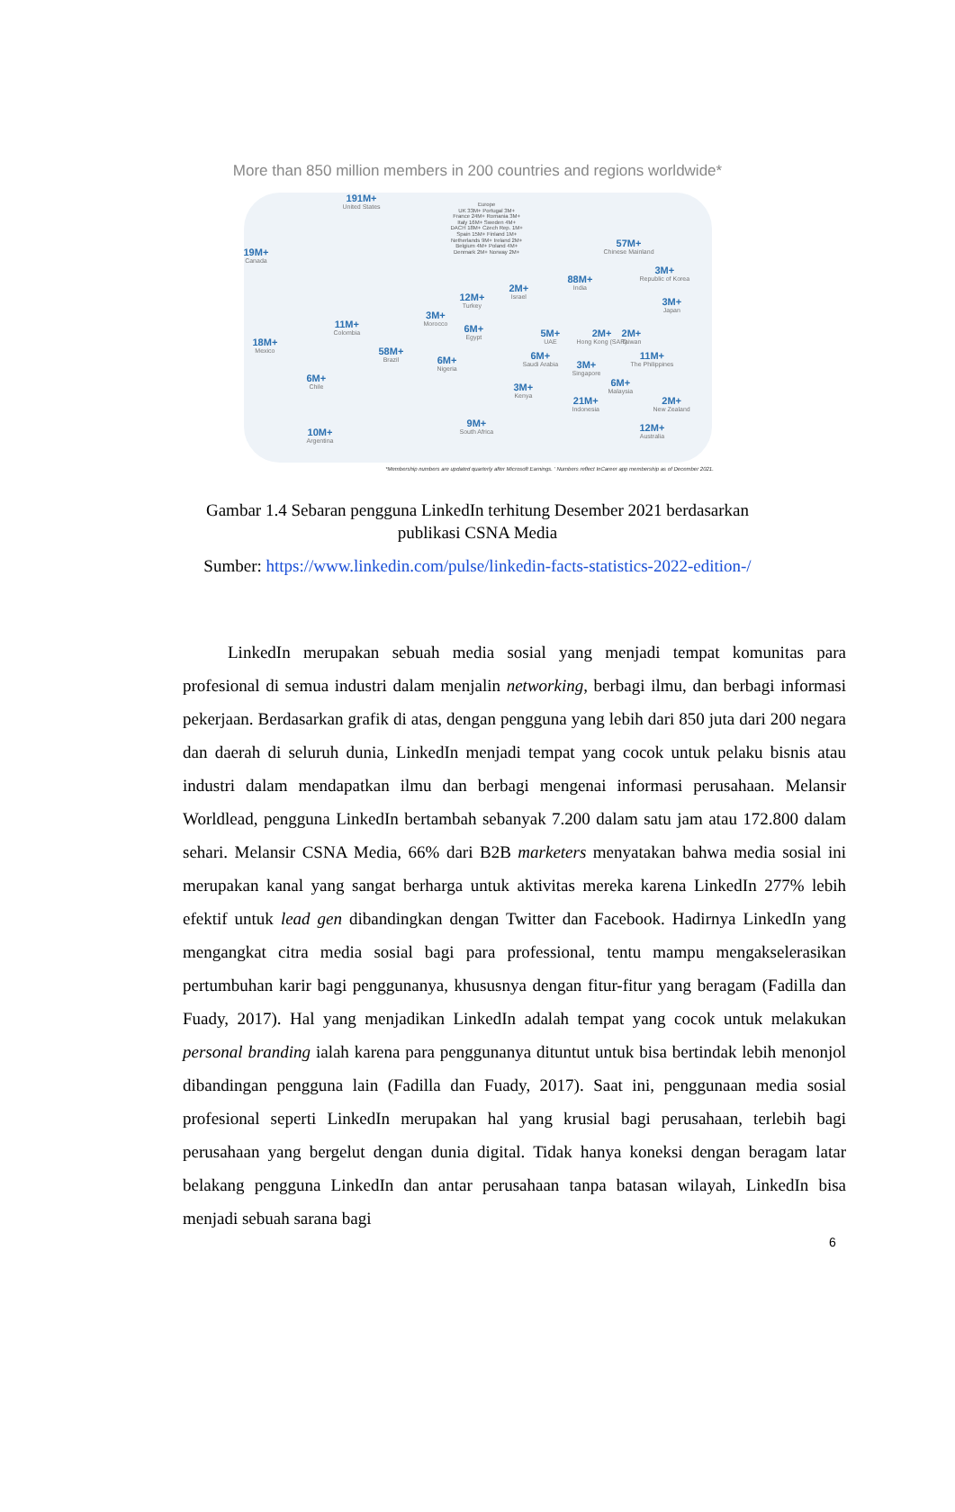More than 850 million members in 200 countries and regions worldwide*
191M+
United States
19M+
Canada
18M+
Mexico
11M+
Colombia
58M+
Brazil
6M+
Chile
10M+
Argentina
Europe
UK 33M+ Portugal 3M+
France 24M+ Romania 3M+
Italy 16M+ Sweden 4M+
DACH 18M+ Czech Rep. 1M+
Spain 15M+ Finland 1M+
Netherlands 9M+ Ireland 2M+
Belgium 4M+ Poland 4M+
Denmark 2M+ Norway 2M+
3M+
Morocco
12M+
Turkey
6M+
Egypt
6M+
Nigeria
9M+
South Africa
2M+
Israel
6M+
Saudi Arabia
3M+
Kenya
5M+
UAE
88M+
India
2M+
Hong Kong (SAR)
3M+
Singapore
21M+
Indonesia
57M+
Chinese Mainland
3M+
Republic of Korea
3M+
Japan
2M+
Taiwan
11M+
The Philippines
6M+
Malaysia
2M+
New Zealand
12M+
Australia
*Membership numbers are updated quarterly after Microsoft Earnings. ' Numbers reflect InCareer app membership as of December 2021.
Gambar 1.4 Sebaran pengguna LinkedIn terhitung Desember 2021 berdasarkan
publikasi CSNA Media
Sumber: https://www.linkedin.com/pulse/linkedin-facts-statistics-2022-edition-/
LinkedIn merupakan sebuah media sosial yang menjadi tempat komunitas para profesional di semua industri dalam menjalin networking, berbagi ilmu, dan berbagi informasi pekerjaan. Berdasarkan grafik di atas, dengan pengguna yang lebih dari 850 juta dari 200 negara dan daerah di seluruh dunia, LinkedIn menjadi tempat yang cocok untuk pelaku bisnis atau industri dalam mendapatkan ilmu dan berbagi mengenai informasi perusahaan. Melansir Worldlead, pengguna LinkedIn bertambah sebanyak 7.200 dalam satu jam atau 172.800 dalam sehari. Melansir CSNA Media, 66% dari B2B marketers menyatakan bahwa media sosial ini merupakan kanal yang sangat berharga untuk aktivitas mereka karena LinkedIn 277% lebih efektif untuk lead gen dibandingkan dengan Twitter dan Facebook. Hadirnya LinkedIn yang mengangkat citra media sosial bagi para professional, tentu mampu mengakselerasikan pertumbuhan karir bagi penggunanya, khususnya dengan fitur-fitur yang beragam (Fadilla dan Fuady, 2017). Hal yang menjadikan LinkedIn adalah tempat yang cocok untuk melakukan personal branding ialah karena para penggunanya dituntut untuk bisa bertindak lebih menonjol dibandingan pengguna lain (Fadilla dan Fuady, 2017). Saat ini, penggunaan media sosial profesional seperti LinkedIn merupakan hal yang krusial bagi perusahaan, terlebih bagi perusahaan yang bergelut dengan dunia digital. Tidak hanya koneksi dengan beragam latar belakang pengguna LinkedIn dan antar perusahaan tanpa batasan wilayah, LinkedIn bisa menjadi sebuah sarana bagi
6